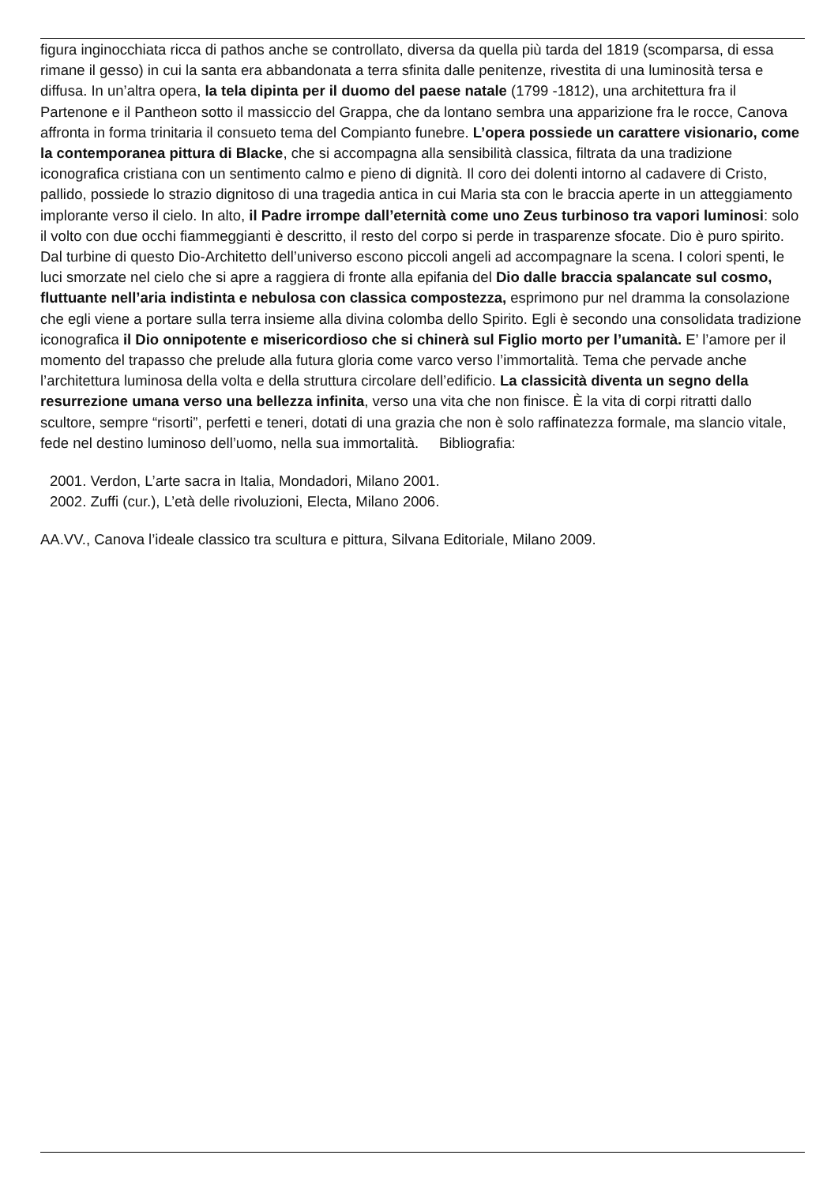figura inginocchiata ricca di pathos anche se controllato, diversa da quella più tarda del 1819 (scomparsa, di essa rimane il gesso) in cui la santa era abbandonata a terra sfinita dalle penitenze, rivestita di una luminosità tersa e diffusa. In un’altra opera, la tela dipinta per il duomo del paese natale (1799 -1812), una architettura fra il Partenone e il Pantheon sotto il massiccio del Grappa, che da lontano sembra una apparizione fra le rocce, Canova affronta in forma trinitaria il consueto tema del Compianto funebre. L’opera possiede un carattere visionario, come la contemporanea pittura di Blacke, che si accompagna alla sensibilità classica, filtrata da una tradizione iconografica cristiana con un sentimento calmo e pieno di dignità. Il coro dei dolenti intorno al cadavere di Cristo, pallido, possiede lo strazio dignitoso di una tragedia antica in cui Maria sta con le braccia aperte in un atteggiamento implorante verso il cielo. In alto, il Padre irrompe dall’eternità come uno Zeus turbinoso tra vapori luminosi: solo il volto con due occhi fiammeggianti è descritto, il resto del corpo si perde in trasparenze sfocate. Dio è puro spirito. Dal turbine di questo Dio-Architetto dell’universo escono piccoli angeli ad accompagnare la scena. I colori spenti, le luci smorzate nel cielo che si apre a raggiera di fronte alla epifania del Dio dalle braccia spalancate sul cosmo, fluttuante nell’aria indistinta e nebulosa con classica compostezza, esprimono pur nel dramma la consolazione che egli viene a portare sulla terra insieme alla divina colomba dello Spirito. Egli è secondo una consolidata tradizione iconografica il Dio onnipotente e misericordioso che si chinerà sul Figlio morto per l’umanità. E’ l’amore per il momento del trapasso che prelude alla futura gloria come varco verso l’immortalità. Tema che pervade anche l’architettura luminosa della volta e della struttura circolare dell’edificio. La classicità diventa un segno della resurrezione umana verso una bellezza infinita, verso una vita che non finisce. È la vita di corpi ritratti dallo scultore, sempre “risorti”, perfetti e teneri, dotati di una grazia che non è solo raffinatezza formale, ma slancio vitale, fede nel destino luminoso dell’uomo, nella sua immortalità. Bibliografia:
2001. Verdon, L’arte sacra in Italia, Mondadori, Milano 2001.
2002. Zuffi (cur.), L’età delle rivoluzioni, Electa, Milano 2006.
AA.VV., Canova l’ideale classico tra scultura e pittura, Silvana Editoriale, Milano 2009.